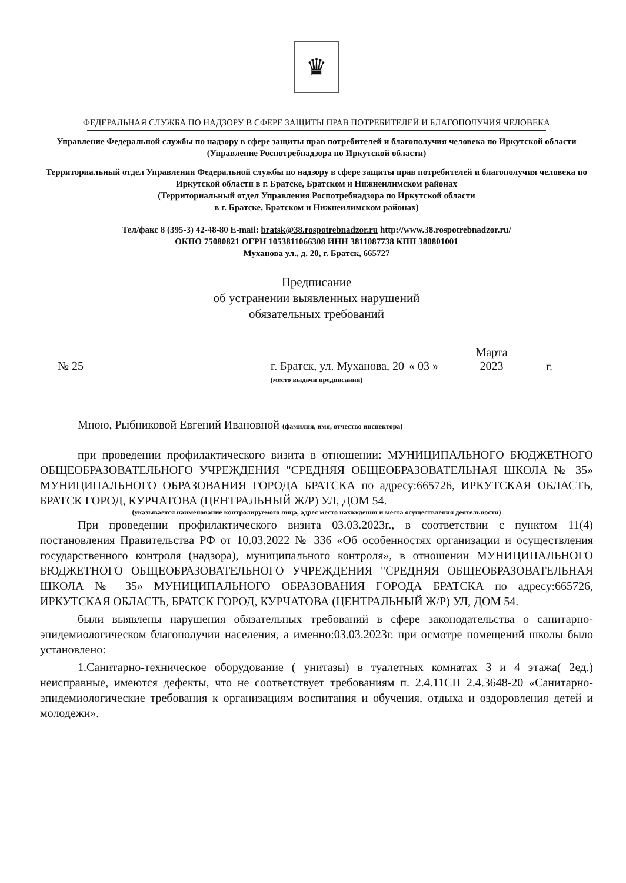♛
ФЕДЕРАЛЬНАЯ СЛУЖБА ПО НАДЗОРУ В СФЕРЕ ЗАЩИТЫ ПРАВ ПОТРЕБИТЕЛЕЙ И БЛАГОПОЛУЧИЯ ЧЕЛОВЕКА
Управление Федеральной службы по надзору в сфере защиты прав потребителей и благополучия человека по Иркутской области
(Управление Роспотребнадзора по Иркутской области)
Территориальный отдел Управления Федеральной службы по надзору в сфере защиты прав потребителей и благополучия человека по Иркутской области в г. Братске, Братском и Нижнеилимском районах
(Территориальный отдел Управления Роспотребнадзора по Иркутской области
в г. Братске, Братском и Нижнеилимском районах)
Тел/факс 8 (395-3) 42-48-80 E-mail: bratsk@38.rospotrebnadzor.ru http://www.38.rospotrebnadzor.ru/
ОКПО 75080821 ОГРН 1053811066308 ИНН 3811087738 КПП 380801001
Муханова ул., д. 20, г. Братск, 665727
Предписание
об устранении выявленных нарушений
обязательных требований
№ 25 г. Братск, ул. Муханова, 20 « 03 » Марта
2023 г.
(место выдачи предписания)
Мною, Рыбниковой Евгений Ивановной (фамилия, имя, отчество инспектора)
при проведении профилактического визита в отношении: МУНИЦИПАЛЬНОГО БЮДЖЕТНОГО ОБЩЕОБРАЗОВАТЕЛЬНОГО УЧРЕЖДЕНИЯ "СРЕДНЯЯ ОБЩЕОБРАЗОВАТЕЛЬНАЯ ШКОЛА № 35» МУНИЦИПАЛЬНОГО ОБРАЗОВАНИЯ ГОРОДА БРАТСКА по адресу:665726, ИРКУТСКАЯ ОБЛАСТЬ, БРАТСК ГОРОД, КУРЧАТОВА (ЦЕНТРАЛЬНЫЙ Ж/Р) УЛ, ДОМ 54.
(указывается наименование контролируемого лица, адрес место нахождения и места осуществления деятельности)
При проведении профилактического визита 03.03.2023г., в соответствии с пунктом 11(4) постановления Правительства РФ от 10.03.2022 № 336 «Об особенностях организации и осуществления государственного контроля (надзора), муниципального контроля», в отношении МУНИЦИПАЛЬНОГО БЮДЖЕТНОГО ОБЩЕОБРАЗОВАТЕЛЬНОГО УЧРЕЖДЕНИЯ "СРЕДНЯЯ ОБЩЕОБРАЗОВАТЕЛЬНАЯ ШКОЛА № 35» МУНИЦИПАЛЬНОГО ОБРАЗОВАНИЯ ГОРОДА БРАТСКА по адресу:665726, ИРКУТСКАЯ ОБЛАСТЬ, БРАТСК ГОРОД, КУРЧАТОВА (ЦЕНТРАЛЬНЫЙ Ж/Р) УЛ, ДОМ 54.
были выявлены нарушения обязательных требований в сфере законодательства о санитарно-эпидемиологическом благополучии населения, а именно:03.03.2023г. при осмотре помещений школы было установлено:
1.Санитарно-техническое оборудование ( унитазы) в туалетных комнатах 3 и 4 этажа( 2ед.) неисправные, имеются дефекты, что не соответствует требованиям п. 2.4.11СП 2.4.3648-20 «Санитарно-эпидемиологические требования к организациям воспитания и обучения, отдыха и оздоровления детей и молодежи».